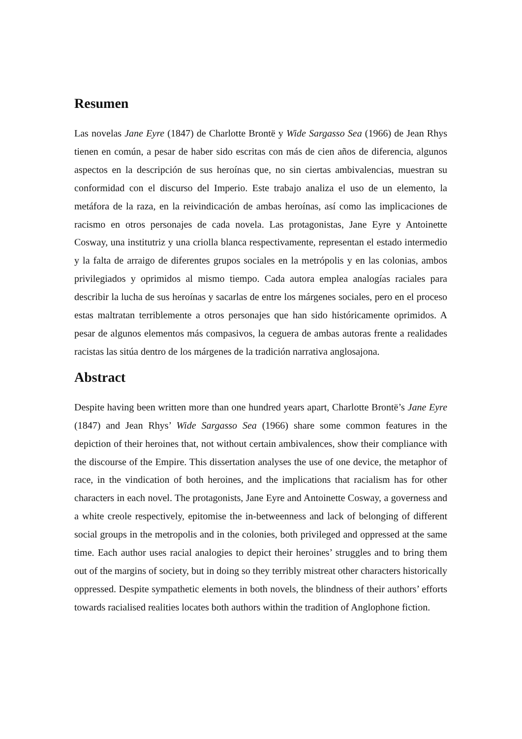Resumen
Las novelas Jane Eyre (1847) de Charlotte Brontë y Wide Sargasso Sea (1966) de Jean Rhys tienen en común, a pesar de haber sido escritas con más de cien años de diferencia, algunos aspectos en la descripción de sus heroínas que, no sin ciertas ambivalencias, muestran su conformidad con el discurso del Imperio. Este trabajo analiza el uso de un elemento, la metáfora de la raza, en la reivindicación de ambas heroínas, así como las implicaciones de racismo en otros personajes de cada novela. Las protagonistas, Jane Eyre y Antoinette Cosway, una institutriz y una criolla blanca respectivamente, representan el estado intermedio y la falta de arraigo de diferentes grupos sociales en la metrópolis y en las colonias, ambos privilegiados y oprimidos al mismo tiempo. Cada autora emplea analogías raciales para describir la lucha de sus heroínas y sacarlas de entre los márgenes sociales, pero en el proceso estas maltratan terriblemente a otros personajes que han sido históricamente oprimidos. A pesar de algunos elementos más compasivos, la ceguera de ambas autoras frente a realidades racistas las sitúa dentro de los márgenes de la tradición narrativa anglosajona.
Abstract
Despite having been written more than one hundred years apart, Charlotte Brontë’s Jane Eyre (1847) and Jean Rhys’ Wide Sargasso Sea (1966) share some common features in the depiction of their heroines that, not without certain ambivalences, show their compliance with the discourse of the Empire. This dissertation analyses the use of one device, the metaphor of race, in the vindication of both heroines, and the implications that racialism has for other characters in each novel. The protagonists, Jane Eyre and Antoinette Cosway, a governess and a white creole respectively, epitomise the in-betweenness and lack of belonging of different social groups in the metropolis and in the colonies, both privileged and oppressed at the same time. Each author uses racial analogies to depict their heroines’ struggles and to bring them out of the margins of society, but in doing so they terribly mistreat other characters historically oppressed. Despite sympathetic elements in both novels, the blindness of their authors’ efforts towards racialised realities locates both authors within the tradition of Anglophone fiction.